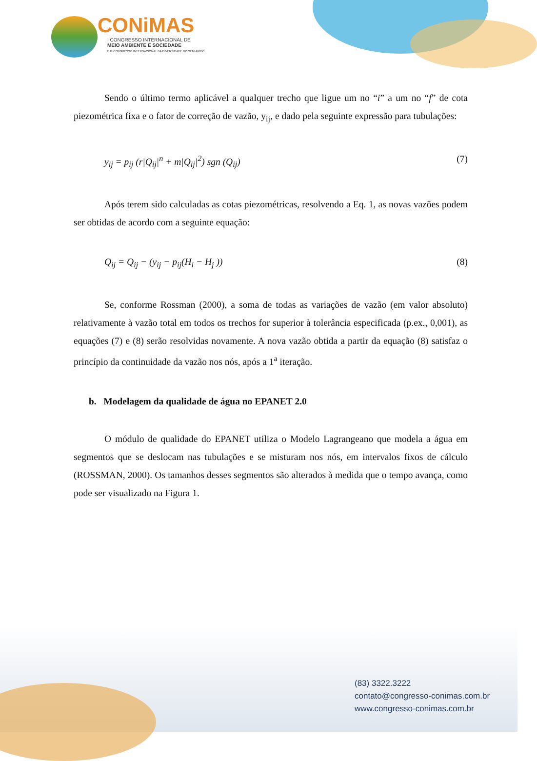CONiMAS
I CONGRESSO INTERNACIONAL DE
MEIO AMBIENTE E SOCIEDADE
E III CONGRESSO INTERNACIONAL DA DIVERSIDADE DO SEMIÁRIDO
Sendo o último termo aplicável a qualquer trecho que ligue um no “i” a um no “f” de cota piezométrica fixa e o fator de correção de vazão, y<sub>ij</sub>, e dado pela seguinte expressão para tubulações:
y<sub>ij</sub> = p<sub>ij</sub> (r|Q<sub>ij</sub>|<sup>n</sup> + m|Q<sub>ij</sub>|<sup>2</sup>) sgn (Q<sub>ij</sub>) (7)
Após terem sido calculadas as cotas piezométricas, resolvendo a Eq. 1, as novas vazões podem ser obtidas de acordo com a seguinte equação:
Q<sub>ij</sub> = Q<sub>ij</sub> − (y<sub>ij</sub> − p<sub>ij</sub>(H<sub>i</sub> − H<sub>j</sub> )) (8)
Se, conforme Rossman (2000), a soma de todas as variações de vazão (em valor absoluto) relativamente à vazão total em todos os trechos for superior à tolerância especificada (p.ex., 0,001), as equações (7) e (8) serão resolvidas novamente. A nova vazão obtida a partir da equação (8) satisfaz o princípio da continuidade da vazão nos nós, após a 1<sup>a</sup> iteração.
b. Modelagem da qualidade de água no EPANET 2.0
O módulo de qualidade do EPANET utiliza o Modelo Lagrangeano que modela a água em segmentos que se deslocam nas tubulações e se misturam nos nós, em intervalos fixos de cálculo (ROSSMAN, 2000). Os tamanhos desses segmentos são alterados à medida que o tempo avança, como pode ser visualizado na Figura 1.
(83) 3322.3222
contato@congresso-conimas.com.br
www.congresso-conimas.com.br